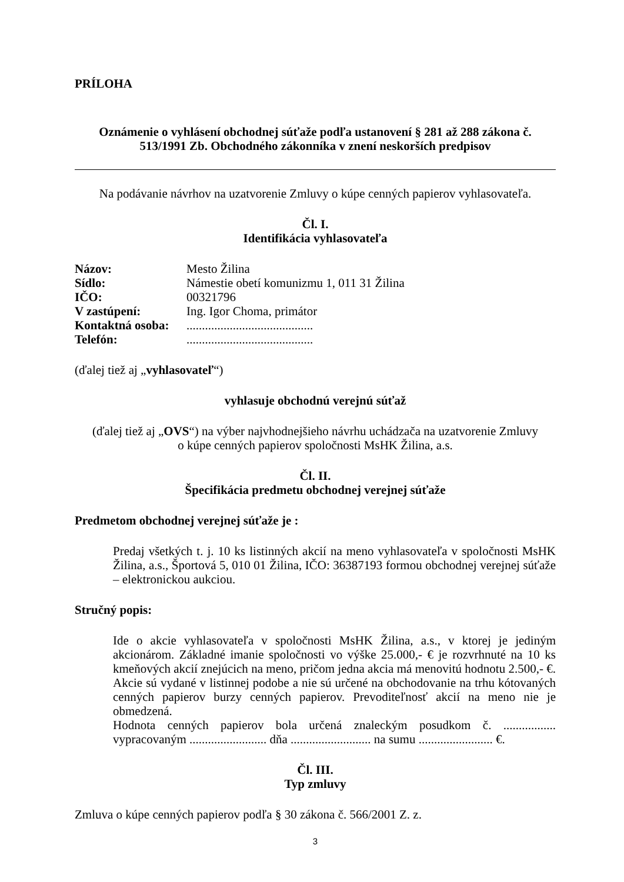PRÍLOHA
Oznámenie o vyhlásení obchodnej súťaže podľa ustanovení § 281 až 288 zákona č. 513/1991 Zb. Obchodného zákonníka v znení neskorších predpisov
Na podávanie návrhov na uzatvorenie Zmluvy o kúpe cenných papierov vyhlasovateľa.
Čl. I.
Identifikácia vyhlasovateľa
| Názov: | Mesto Žilina |
| Sídlo: | Námestie obetí komunizmu 1, 011 31 Žilina |
| IČO: | 00321796 |
| V zastúpení: | Ing. Igor Choma, primátor |
| Kontaktná osoba: | ......................................... |
| Telefón: | ......................................... |
(ďalej tiež aj „vyhlasovateľ“)
vyhlasuje obchodnú verejnú súťaž
(ďalej tiež aj „OVS“) na výber najvhodnejšieho návrhu uchádzača na uzatvorenie Zmluvy
o kúpe cenných papierov spoločnosti MsHK Žilina, a.s.
Čl. II.
Špecifikácia predmetu obchodnej verejnej súťaže
Predmetom obchodnej verejnej súťaže je :
Predaj všetkých t. j. 10 ks listinných akcií na meno vyhlasovateľa v spoločnosti MsHK Žilina, a.s., Športová 5, 010 01 Žilina, IČO: 36387193 formou obchodnej verejnej súťaže – elektronickou aukciou.
Stručný popis:
Ide o akcie vyhlasovateľa v spoločnosti MsHK Žilina, a.s., v ktorej je jediným akcionárom. Základné imanie spoločnosti vo výške 25.000,- € je rozvrhnuté na 10 ks kmeňových akcií znejúcich na meno, pričom jedna akcia má menovitú hodnotu 2.500,- €. Akcie sú vydané v listinnej podobe a nie sú určené na obchodovanie na trhu kótovaných cenných papierov burzy cenných papierov. Prevoditeľnosť akcií na meno nie je obmedzená.
Hodnota cenných papierov bola určená znaleckým posudkom č. ................. vypracovaným ......................... dňa .......................... na sumu ........................ €.
Čl. III.
Typ zmluvy
Zmluva o kúpe cenných papierov podľa § 30 zákona č. 566/2001 Z. z.
3